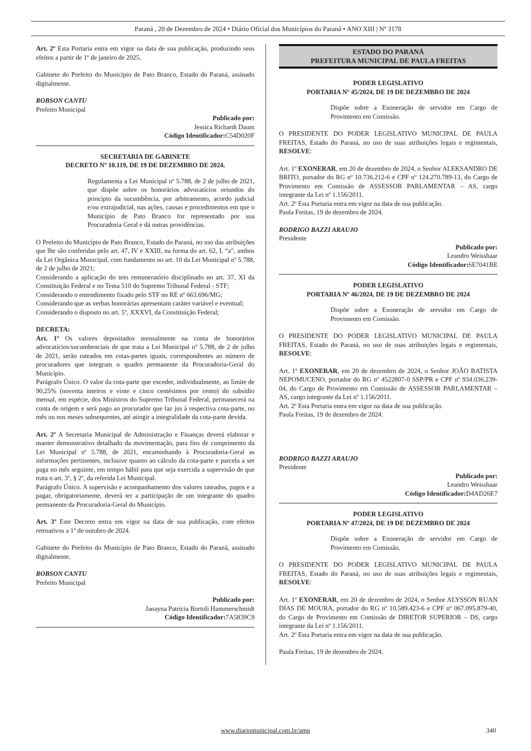Paraná , 20 de Dezembro de 2024 • Diário Oficial dos Municípios do Paraná • ANO XIII | Nº 3178
Art. 2º Esta Portaria entra em vigor na data de sua publicação, produzindo seus efeitos a partir de 1º de janeiro de 2025.
Gabinete do Prefeito do Município de Pato Branco, Estado do Paraná, assinado digitalmente.
ROBSON CANTU
Prefeito Municipal
Publicado por:
Jessica Richardt Daum
Código Identificador: C54D020F
SECRETARIA DE GABINETE
DECRETO Nº 10.119, DE 19 DE DEZEMBRO DE 2024.
Regulamenta a Lei Municipal nº 5.788, de 2 de julho de 2021, que dispõe sobre os honorários advocatícios oriundos do princípio da sucumbência, por arbitramento, acordo judicial e/ou extrajudicial, nas ações, causas e procedimentos em que o Município de Pato Branco for representado por sua Procuradoria Geral e dá outras providências.
O Prefeito do Município de Pato Branco, Estado do Paraná, no uso das atribuições que lhe são conferidas pelo art. 47, IV e XXIII, na forma do art. 62, I, “a”, ambos da Lei Orgânica Municipal, com fundamento no art. 10 da Lei Municipal nº 5.788, de 2 de julho de 2021;
Considerando a aplicação do teto remuneratório disciplinado no art. 37, XI da Constituição Federal e no Tema 510 do Supremo Tribunal Federal - STF;
Considerando o entendimento fixado pelo STF no RE nº 663.696/MG;
Considerando que as verbas honorárias apresentam caráter variável e eventual;
Considerando o disposto no art. 5º, XXXVI, da Constituição Federal;
DECRETA:
Art. 1º Os valores depositados mensalmente na conta de honorários advocatícios/sucumbenciais de que trata a Lei Municipal nº 5.788, de 2 de julho de 2021, serão rateados em cotas-partes iguais, correspondentes ao número de procuradores que integram o quadro permanente da Procuradoria-Geral do Município.
Parágrafo Único. O valor da cota-parte que exceder, individualmente, ao limite de 90,25% (noventa inteiros e vinte e cinco centésimos por cento) do subsídio mensal, em espécie, dos Ministros do Supremo Tribunal Federal, permanecerá na conta de origem e será pago ao procurador que faz jus à respectiva cota-parte, no mês ou nos meses subsequentes, até atingir a integralidade da cota-parte devida.
Art. 2º A Secretaria Municipal de Administração e Finanças deverá elaborar e manter demonstrativo detalhado da movimentação, para fins de cumprimento da Lei Municipal nº 5.788, de 2021, encaminhando à Procuradoria-Geral as informações pertinentes, inclusive quanto ao cálculo da cota-parte e parcela a ser paga no mês seguinte, em tempo hábil para que seja exercida a supervisão de que trata o art. 3º, § 2º, da referida Lei Municipal.
Parágrafo Único. A supervisão e acompanhamento dos valores rateados, pagos e a pagar, obrigatoriamente, deverá ter a participação de um integrante do quadro permanente da Procuradoria-Geral do Município.
Art. 3º Este Decreto entra em vigor na data de sua publicação, com efeitos retroativos a 1º de outubro de 2024.
Gabinete do Prefeito do Município de Pato Branco, Estado do Paraná, assinado digitalmente.
ROBSON CANTU
Prefeito Municipal
Publicado por:
Janayna Patricia Bortoli Hammerschmidt
Código Identificador: 7A5839C9
ESTADO DO PARANÁ
PREFEITURA MUNICIPAL DE PAULA FREITAS
PODER LEGISLATIVO
PORTARIA Nº 45/2024, DE 19 DE DEZEMBRO DE 2024
Dispõe sobre a Exoneração de servidor em Cargo de Provimento em Comissão.
O PRESIDENTE DO PODER LEGISLATIVO MUNICIPAL DE PAULA FREITAS, Estado do Paraná, no uso de suas atribuições legais e regimentais, RESOLVE:
Art. 1º EXONERAR, em 20 de dezembro de 2024, o Senhor ALEKSANDRO DE BRITO, portador do RG nº 10.736.212-6 e CPF nº 124.270.789-13, do Cargo de Provimento em Comissão de ASSESSOR PARLAMENTAR – AS, cargo integrante da Lei nº 1.156/2011.
Art. 2º Esta Portaria entra em vigor na data de sua publicação.
Paula Freitas, 19 de dezembro de 2024.
RODRIGO BAZZI ARAUJO
Presidente
Publicado por:
Leandro Weisshaar
Código Identificador: 6E7041BE
PODER LEGISLATIVO
PORTARIA Nº 46/2024, DE 19 DE DEZEMBRO DE 2024
Dispõe sobre a Exoneração de servidor em Cargo de Provimento em Comissão.
O PRESIDENTE DO PODER LEGISLATIVO MUNICIPAL DE PAULA FREITAS, Estado do Paraná, no uso de suas atribuições legais e regimentais, RESOLVE:
Art. 1º EXONERAR, em 20 de dezembro de 2024, o Senhor JOÃO BATISTA NEPOMUCENO, portador do RG nº 4522807-0 SSP/PR e CPF nº 934.036.239-04, do Cargo de Provimento em Comissão de ASSESSOR PARLAMENTAR – AS, cargo integrante da Lei nº 1.156/2011.
Art. 2º Esta Portaria entra em vigor na data de sua publicação.
Paula Freitas, 19 de dezembro de 2024.
RODRIGO BAZZI ARAUJO
Presidente
Publicado por:
Leandro Weisshaar
Código Identificador: D4AD26E7
PODER LEGISLATIVO
PORTARIA Nº 47/2024, DE 19 DE DEZEMBRO DE 2024
Dispõe sobre a Exoneração de servidor em Cargo de Provimento em Comissão.
O PRESIDENTE DO PODER LEGISLATIVO MUNICIPAL DE PAULA FREITAS, Estado do Paraná, no uso de suas atribuições legais e regimentais, RESOLVE:
Art. 1º EXONERAR, em 20 de dezembro de 2024, o Senhor ALYSSON RUAN DIAS DE MOURA, portador do RG nº 10.589.423-6 e CPF nº 067.095.879-40, do Cargo de Provimento em Comissão de DIRETOR SUPERIOR – DS, cargo integrante da Lei nº 1.156/2011.
Art. 2º Esta Portaria entra em vigor na data de sua publicação.
Paula Freitas, 19 de dezembro de 2024.
www.diariomunicipal.com.br/amp 340